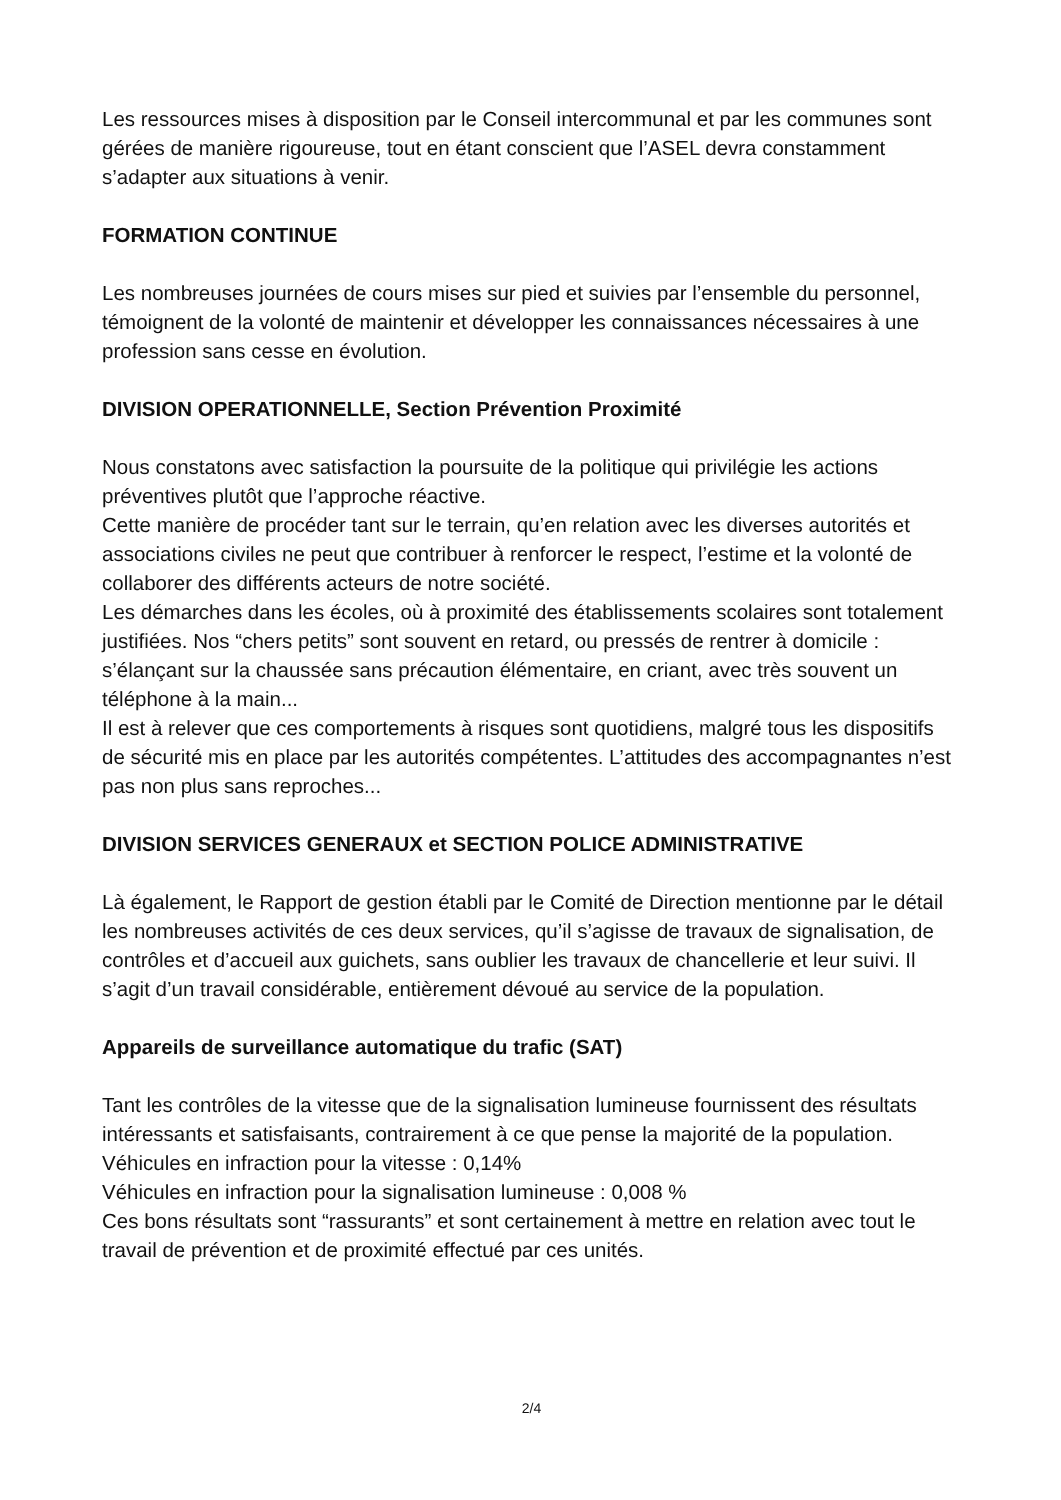Les ressources mises à disposition par le Conseil intercommunal et par les communes sont gérées de manière rigoureuse, tout en étant conscient que l’ASEL devra constamment s’adapter aux situations à venir.
FORMATION CONTINUE
Les nombreuses journées de cours mises sur pied et suivies par l’ensemble du personnel, témoignent de la volonté de maintenir et développer les connaissances nécessaires à une profession sans cesse en évolution.
DIVISION OPERATIONNELLE, Section Prévention Proximité
Nous constatons avec satisfaction la poursuite de la politique qui privilégie les actions préventives plutôt que l’approche réactive.
Cette manière de procéder tant sur le terrain, qu’en relation avec les diverses autorités et associations civiles ne peut que contribuer à renforcer le respect, l’estime et la volonté de collaborer des différents acteurs de notre société.
Les démarches dans les écoles, où à proximité des établissements scolaires sont totalement justifiées. Nos “chers petits” sont souvent en retard, ou pressés de rentrer à domicile : s’élançant sur la chaussée sans précaution élémentaire, en criant, avec très souvent un téléphone à la main...
Il est à relever que ces comportements à risques sont quotidiens, malgré tous les dispositifs de sécurité mis en place par les autorités compétentes. L’attitudes des accompagnantes n’est pas non plus sans reproches...
DIVISION SERVICES GENERAUX et SECTION POLICE ADMINISTRATIVE
Là également, le Rapport de gestion établi par le Comité de Direction mentionne par le détail les nombreuses activités de ces deux services, qu’il s’agisse de travaux de signalisation, de contrôles et d’accueil aux guichets, sans oublier les travaux de chancellerie et leur suivi. Il s’agit d’un travail considérable, entièrement dévoué au service de la population.
Appareils de surveillance automatique du trafic (SAT)
Tant les contrôles de la vitesse que de la signalisation lumineuse fournissent des résultats intéressants et satisfaisants, contrairement à ce que pense la majorité de la population.
Véhicules en infraction pour la vitesse : 0,14%
Véhicules en infraction pour la signalisation lumineuse : 0,008 %
Ces bons résultats sont “rassurants” et sont certainement à mettre en relation avec tout le travail de prévention et de proximité effectué par ces unités.
2/4